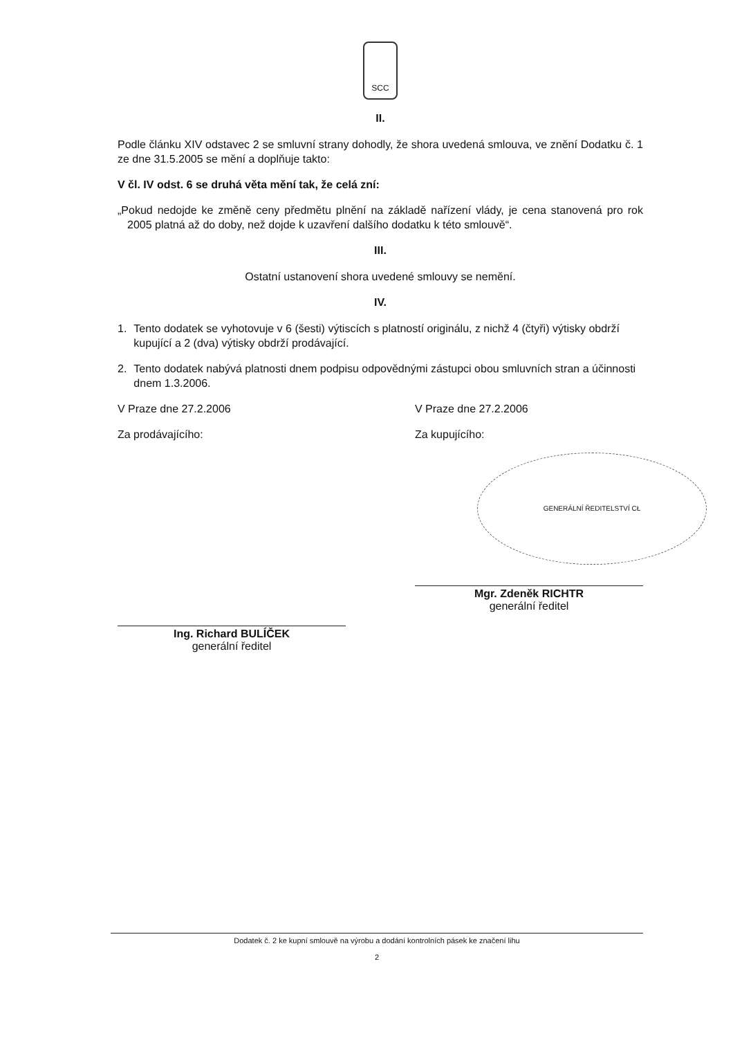SCC
II.
Podle článku XIV odstavec 2 se smluvní strany dohodly, že shora uvedená smlouva, ve znění Dodatku č. 1 ze dne 31.5.2005 se mění a doplňuje takto:
V čl. IV odst. 6 se druhá věta mění tak, že celá zní:
„Pokud nedojde ke změně ceny předmětu plnění na základě nařízení vlády, je cena stanovená pro rok 2005 platná až do doby, než dojde k uzavření dalšího dodatku k této smlouvě“.
III.
Ostatní ustanovení shora uvedené smlouvy se nemění.
IV.
1. Tento dodatek se vyhotovuje v 6 (šesti) výtiscích s platností originálu, z nichž 4 (čtyři) výtisky obdrží kupující a 2 (dva) výtisky obdrží prodávající.
2. Tento dodatek nabývá platnosti dnem podpisu odpovědnými zástupci obou smluvních stran a účinnosti dnem 1.3.2006.
V Praze dne 27.2.2006
Za prodávajícího:
Ing. Richard BULÍČEK
generální ředitel
V Praze dne 27.2.2006
Za kupujícího:
GENERÁLNÍ ŘEDITELSTVÍ CŁ
Mgr. Zdeněk RICHTR
generální ředitel
Dodatek č. 2 ke kupní smlouvě na výrobu a dodání kontrolních pásek ke značení lihu
2